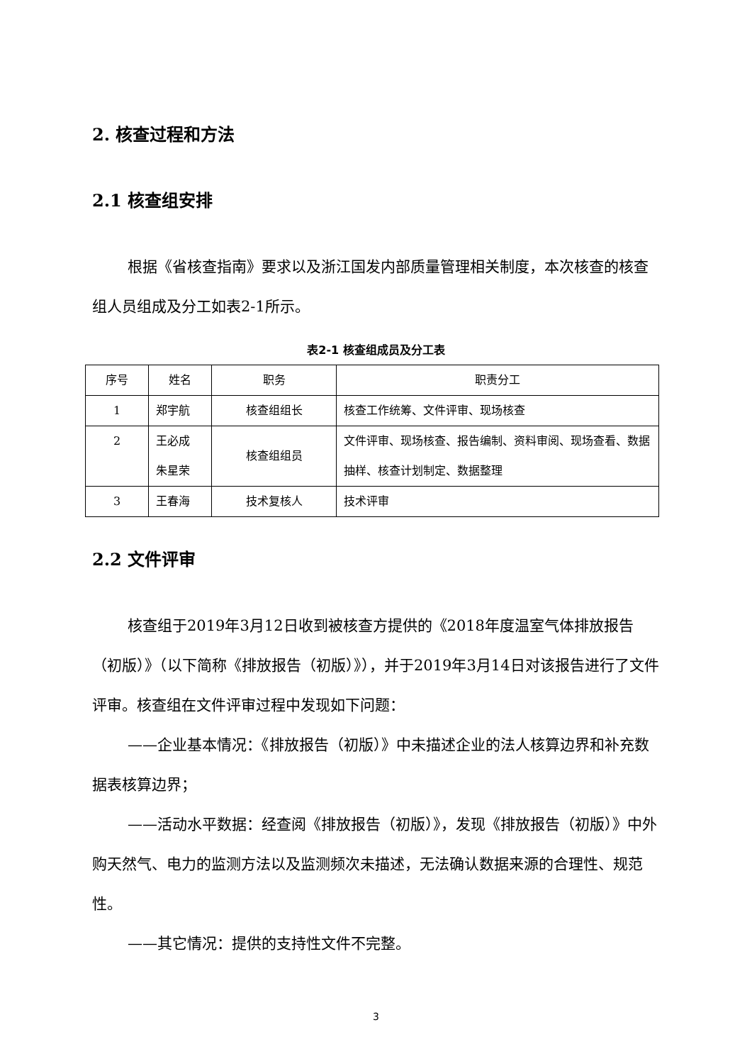2. 核查过程和方法
2.1 核查组安排
根据《省核查指南》要求以及浙江国发内部质量管理相关制度，本次核查的核查组人员组成及分工如表2-1所示。
表2-1 核查组成员及分工表
| 序号 | 姓名 | 职务 | 职责分工 |
| --- | --- | --- | --- |
| 1 | 郑宇航 | 核查组组长 | 核查工作统筹、文件评审、现场核查 |
| 2 | 王必成 朱星荣 | 核查组组员 | 文件评审、现场核查、报告编制、资料审阅、现场查看、数据抽样、核查计划制定、数据整理 |
| 3 | 王春海 | 技术复核人 | 技术评审 |
2.2 文件评审
核查组于2019年3月12日收到被核查方提供的《2018年度温室气体排放报告（初版）》（以下简称《排放报告（初版）》），并于2019年3月14日对该报告进行了文件评审。核查组在文件评审过程中发现如下问题：
——企业基本情况：《排放报告（初版）》中未描述企业的法人核算边界和补充数据表核算边界；
——活动水平数据：经查阅《排放报告（初版）》，发现《排放报告（初版）》中外购天然气、电力的监测方法以及监测频次未描述，无法确认数据来源的合理性、规范性。
——其它情况：提供的支持性文件不完整。
3